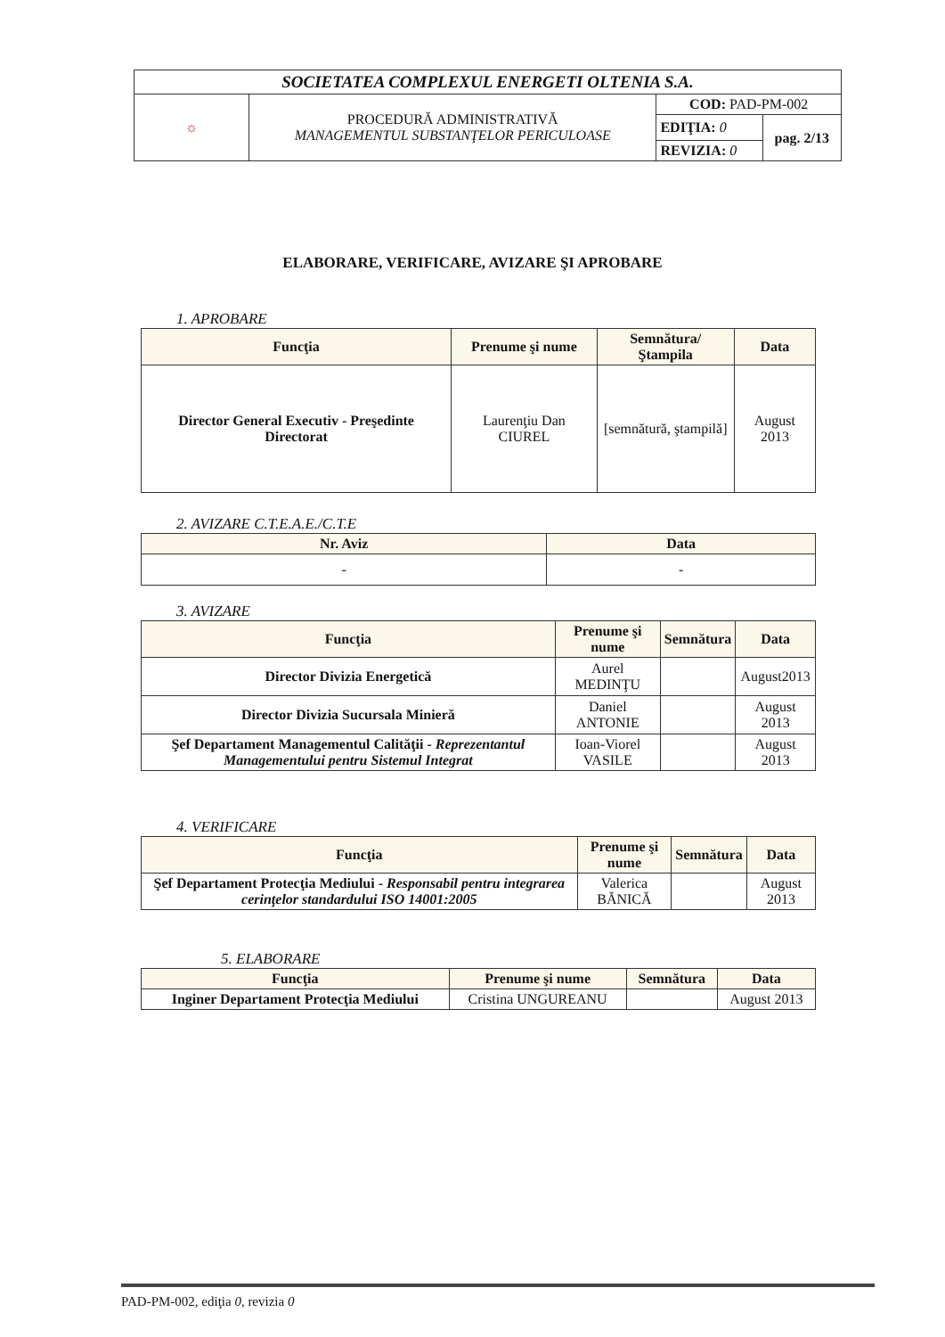| SOCIETATEA COMPLEXUL ENERGETI OLTENIA S.A. | | | |
| ☼ | PROCEDURĂ ADMINISTRATIVĂ MANAGEMENTUL SUBSTANŢELOR PERICULOASE | COD: PAD-PM-002 | |
| | | EDIŢIA: 0 | pag. 2/13 |
| | | REVIZIA: 0 | |
ELABORARE, VERIFICARE, AVIZARE ŞI APROBARE
1. APROBARE
| Funcţia | Prenume şi nume | Semnătura/ Ştampila | Data |
| --- | --- | --- | --- |
| Director General Executiv - Preşedinte Directorat | Laurenţiu Dan CIUREL | [semnătură, ştampilă] | August 2013 |
2. AVIZARE C.T.E.A.E./C.T.E
| Nr. Aviz | Data |
| --- | --- |
| - | - |
3. AVIZARE
| Funcţia | Prenume şi nume | Semnătura | Data |
| --- | --- | --- | --- |
| Director Divizia Energetică | Aurel MEDINŢU | | August2013 |
| Director Divizia Sucursala Minieră | Daniel ANTONIE | | August 2013 |
| Şef Departament Managementul Calităţii - Reprezentantul Managementului pentru Sistemul Integrat | Ioan-Viorel VASILE | | August 2013 |
4. VERIFICARE
| Funcţia | Prenume şi nume | Semnătura | Data |
| --- | --- | --- | --- |
| Şef Departament Protecţia Mediului - Responsabil pentru integrarea cerinţelor standardului ISO 14001:2005 | Valerica BĂNICĂ | | August 2013 |
5. ELABORARE
| Funcţia | Prenume şi nume | Semnătura | Data |
| --- | --- | --- | --- |
| Inginer Departament Protecţia Mediului | Cristina UNGUREANU | | August 2013 |
PAD-PM-002, ediţia 0, revizia 0